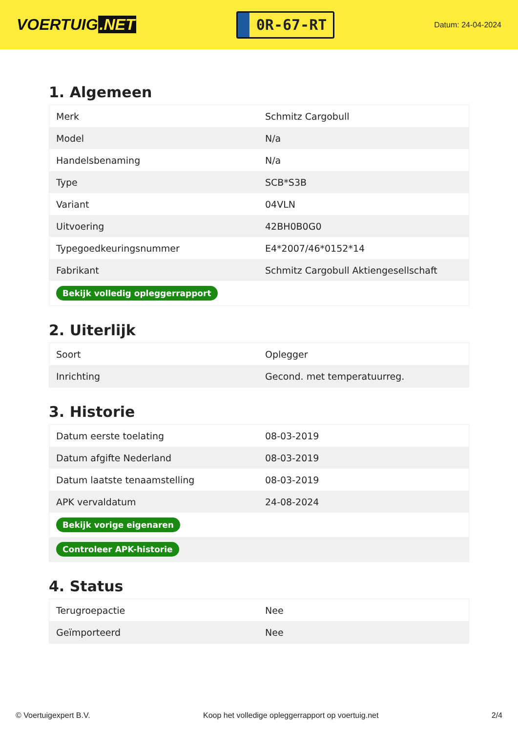VOERTUIG.NET
0R-67-RT
Datum: 24-04-2024
1. Algemeen
| Merk | Schmitz Cargobull |
| Model | N/a |
| Handelsbenaming | N/a |
| Type | SCB*S3B |
| Variant | 04VLN |
| Uitvoering | 42BH0B0G0 |
| Typegoedkeuringsnummer | E4*2007/46*0152*14 |
| Fabrikant | Schmitz Cargobull Aktiengesellschaft |
| Bekijk volledig opleggerrapport | |
2. Uiterlijk
| Soort | Oplegger |
| Inrichting | Gecond. met temperatuurreg. |
3. Historie
| Datum eerste toelating | 08-03-2019 |
| Datum afgifte Nederland | 08-03-2019 |
| Datum laatste tenaamstelling | 08-03-2019 |
| APK vervaldatum | 24-08-2024 |
| Bekijk vorige eigenaren | |
| Controleer APK-historie | |
4. Status
| Terugroepactie | Nee |
| Geïmporteerd | Nee |
© Voertuigexpert B.V. Koop het volledige opleggerrapport op voertuig.net 2/4